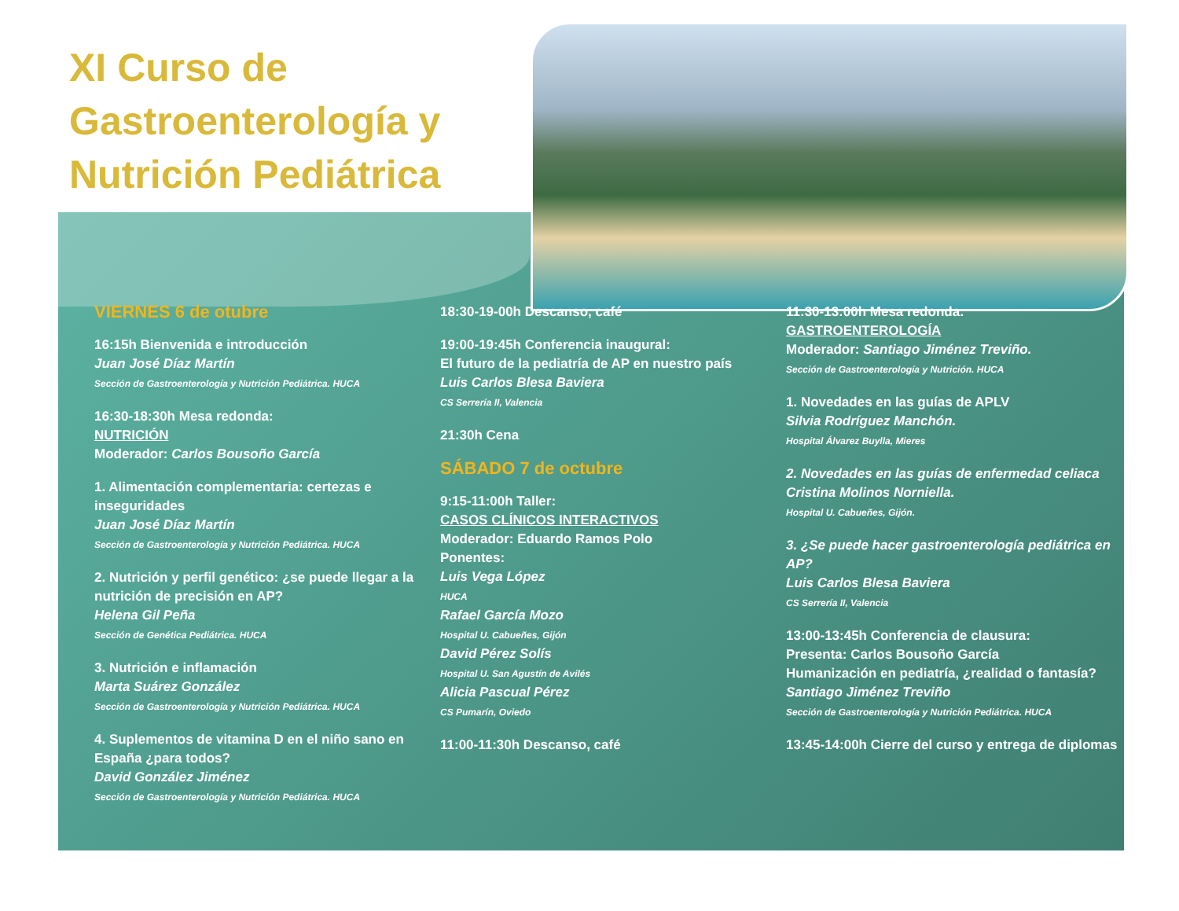XI Curso de Gastroenterología y Nutrición Pediátrica
VIERNES 6 de otubre
16:15h Bienvenida e introducción
Juan José Díaz Martín
Sección de Gastroenterología y Nutrición Pediátrica. HUCA
16:30-18:30h Mesa redonda:
NUTRICIÓN
Moderador: Carlos Bousoño García
1. Alimentación complementaria: certezas e inseguridades
Juan José Díaz Martín
Sección de Gastroenterología y Nutrición Pediátrica. HUCA
2. Nutrición y perfil genético: ¿se puede llegar a la nutrición de precisión en AP?
Helena Gil Peña
Sección de Genética Pediátrica. HUCA
3. Nutrición e inflamación
Marta Suárez González
Sección de Gastroenterología y Nutrición Pediátrica. HUCA
4. Suplementos de vitamina D en el niño sano en España ¿para todos?
David González Jiménez
Sección de Gastroenterología y Nutrición Pediátrica. HUCA
18:30-19-00h Descanso, café
19:00-19:45h Conferencia inaugural:
El futuro de la pediatría de AP en nuestro país
Luis Carlos Blesa Baviera
CS Serrería II, Valencia
21:30h Cena
SÁBADO 7 de octubre
9:15-11:00h Taller:
CASOS CLÍNICOS INTERACTIVOS
Moderador: Eduardo Ramos Polo
Ponentes:
Luis Vega López
HUCA
Rafael García Mozo
Hospital U. Cabueñes, Gijón
David Pérez Solís
Hospital U. San Agustín de Avilés
Alicia Pascual Pérez
CS Pumarín, Oviedo
11:00-11:30h Descanso, café
11:30-13:00h Mesa redonda:
GASTROENTEROLOGÍA
Moderador: Santiago Jiménez Treviño.
Sección de Gastroenterología y Nutrición. HUCA
1. Novedades en las guías de APLV
Silvia Rodríguez Manchón.
Hospital Álvarez Buylla, Mieres
2. Novedades en las guías de enfermedad celiaca
Cristina Molinos Norniella.
Hospital U. Cabueñes, Gijón.
3. ¿Se puede hacer gastroenterología pediátrica en AP?
Luis Carlos Blesa Baviera
CS Serrería II, Valencia
13:00-13:45h Conferencia de clausura:
Presenta: Carlos Bousoño García
Humanización en pediatría, ¿realidad o fantasía?
Santiago Jiménez Treviño
Sección de Gastroenterología y Nutrición Pediátrica. HUCA
13:45-14:00h Cierre del curso y entrega de diplomas